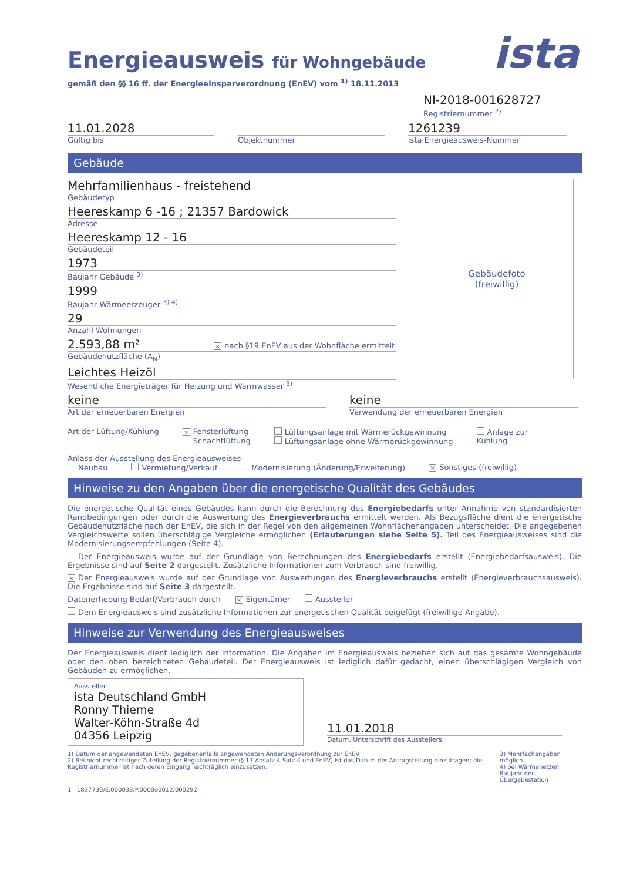ista
Energieausweis für Wohngebäude
gemäß den §§ 16 ff. der Energieeinsparverordnung (EnEV) vom <sup>1)</sup> 18.11.2013
NI-2018-001628727
Registriernummer <sup>2)</sup>
11.01.2028
Gültig bis
Objektnummer
1261239
ista Energieausweis-Nummer
Gebäude
Mehrfamilienhaus - freistehend
Gebäudetyp
Heereskamp 6 -16 ; 21357 Bardowick
Adresse
Heereskamp 12 - 16
Gebäudeteil
1973
Baujahr Gebäude <sup>3)</sup>
1999
Baujahr Wärmeerzeuger <sup>3) 4)</sup>
29
Anzahl Wohnungen
2.593,88 m² × nach §19 EnEV aus der Wohnfläche ermittelt
Gebäudenutzfläche (A<sub>N</sub>)
Leichtes Heizöl
Wesentliche Energieträger für Heizung und Warmwasser <sup>3)</sup>
Gebäudefoto
(freiwillig)
keine
Art der erneuerbaren Energien
keine
Verwendung der erneuerbaren Energien
Art der Lüftung/Kühlung
× Fensterlüftung
Schachtlüftung
Lüftungsanlage mit Wärmerückgewinnung
Lüftungsanlage ohne Wärmerückgewinnung
Anlage zur
Kühlung
Anlass der Ausstellung des Energieausweises
Neubau Vermietung/Verkauf Modernisierung (Änderung/Erweiterung) × Sonstiges (freiwillig)
Hinweise zu den Angaben über die energetische Qualität des Gebäudes
Die energetische Qualität eines Gebäudes kann durch die Berechnung des Energiebedarfs unter Annahme von standardisierten Randbedingungen oder durch die Auswertung des Energieverbrauchs ermittelt werden. Als Bezugsfläche dient die energetische Gebäudenutzfläche nach der EnEV, die sich in der Regel von den allgemeinen Wohnflächenangaben unterscheidet. Die angegebenen Vergleichswerte sollen überschlägige Vergleiche ermöglichen (Erläuterungen siehe Seite 5). Teil des Energieausweises sind die Modernisierungsempfehlungen (Seite 4).
Der Energieausweis wurde auf der Grundlage von Berechnungen des Energiebedarfs erstellt (Energiebedarfsausweis). Die Ergebnisse sind auf Seite 2 dargestellt. Zusätzliche Informationen zum Verbrauch sind freiwillig.
× Der Energieausweis wurde auf der Grundlage von Auswertungen des Energieverbrauchs erstellt (Energieverbrauchsausweis). Die Ergebnisse sind auf Seite 3 dargestellt.
Datenerhebung Bedarf/Verbrauch durch × Eigentümer Aussteller
Dem Energieausweis sind zusätzliche Informationen zur energetischen Qualität beigefügt (freiwillige Angabe).
Hinweise zur Verwendung des Energieausweises
Der Energieausweis dient lediglich der Information. Die Angaben im Energieausweis beziehen sich auf das gesamte Wohngebäude oder den oben bezeichneten Gebäudeteil. Der Energieausweis ist lediglich dafür gedacht, einen überschlägigen Vergleich von Gebäuden zu ermöglichen.
Aussteller
ista Deutschland GmbH
Ronny Thieme
Walter-Köhn-Straße 4d
04356 Leipzig
11.01.2018
Datum, Unterschrift des Ausstellers
1) Datum der angewendeten EnEV, gegebenenfalls angewendeten Änderungsverordnung zur EnEV
2) Bei nicht rechtzeitiger Zuteilung der Registriernummer (§ 17 Absatz 4 Satz 4 und EnEV) ist das Datum der Antragstellung einzutragen; die Registriernummer ist nach deren Eingang nachträglich einzusetzen.
3) Mehrfachangaben möglich
4) bei Wärmenetzen Baujahr der Übergabestation
1 1837730/E.000033/P.0008o0012/000292